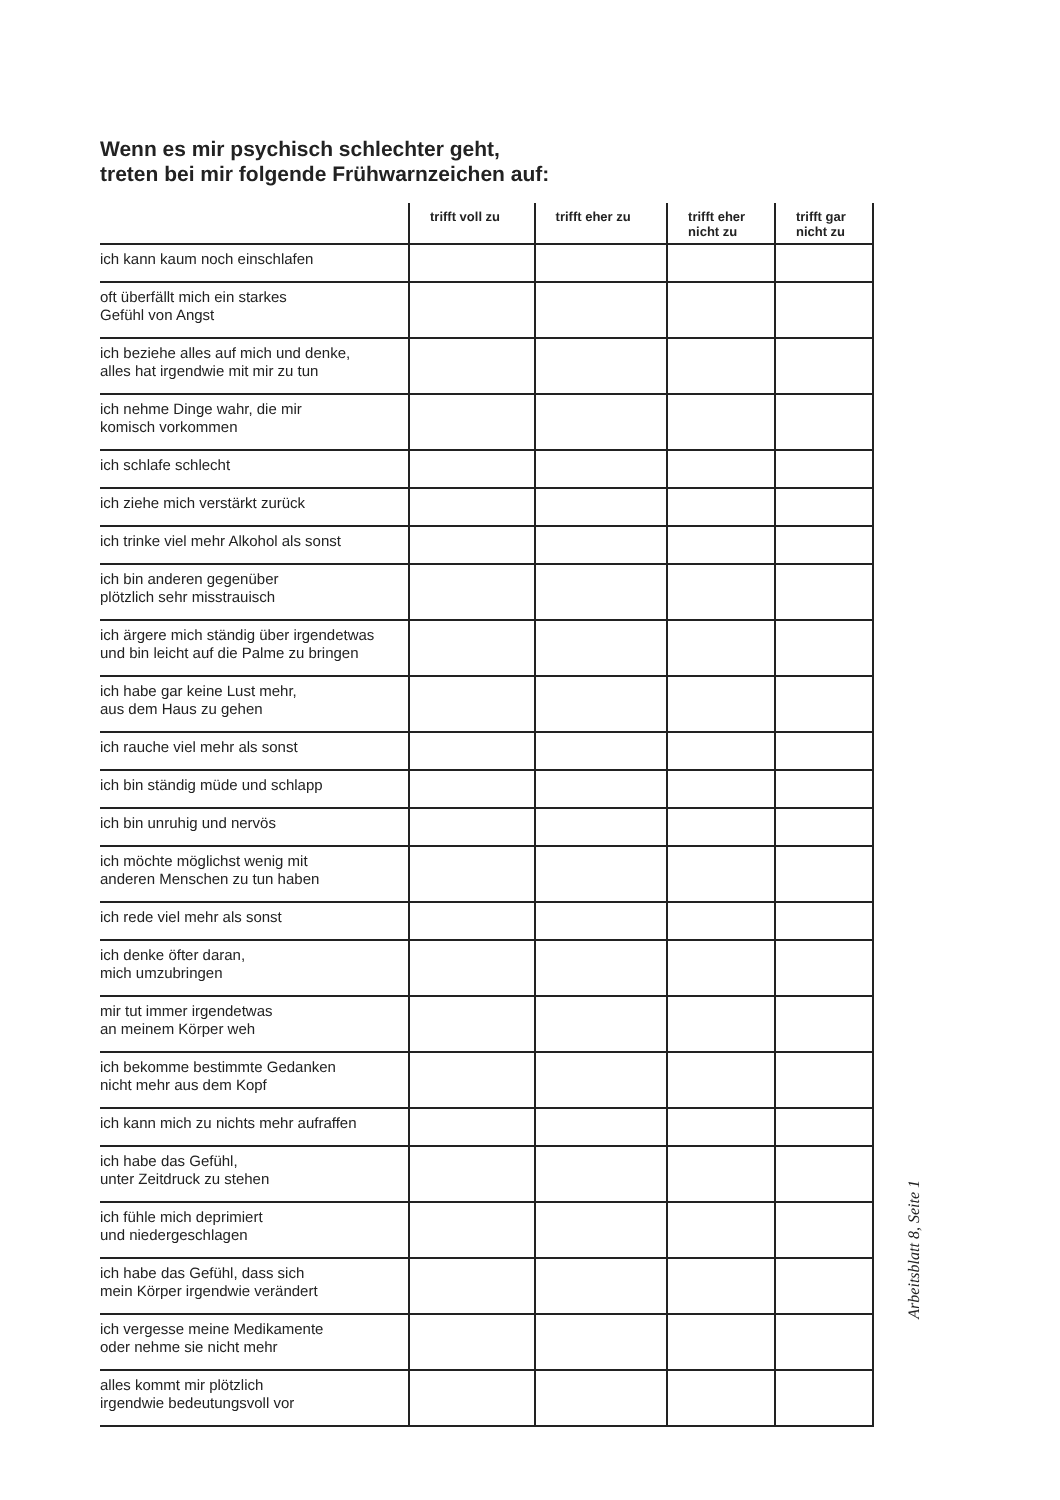Wenn es mir psychisch schlechter geht,
treten bei mir folgende Frühwarnzeichen auf:
| | trifft voll zu | trifft eher zu | trifft eher nicht zu | trifft gar nicht zu |
| --- | --- | --- | --- | --- |
| ich kann kaum noch einschlafen | | | | |
| oft überfällt mich ein starkes Gefühl von Angst | | | | |
| ich beziehe alles auf mich und denke, alles hat irgendwie mit mir zu tun | | | | |
| ich nehme Dinge wahr, die mir komisch vorkommen | | | | |
| ich schlafe schlecht | | | | |
| ich ziehe mich verstärkt zurück | | | | |
| ich trinke viel mehr Alkohol als sonst | | | | |
| ich bin anderen gegenüber plötzlich sehr misstrauisch | | | | |
| ich ärgere mich ständig über irgendetwas und bin leicht auf die Palme zu bringen | | | | |
| ich habe gar keine Lust mehr, aus dem Haus zu gehen | | | | |
| ich rauche viel mehr als sonst | | | | |
| ich bin ständig müde und schlapp | | | | |
| ich bin unruhig und nervös | | | | |
| ich möchte möglichst wenig mit anderen Menschen zu tun haben | | | | |
| ich rede viel mehr als sonst | | | | |
| ich denke öfter daran, mich umzubringen | | | | |
| mir tut immer irgendetwas an meinem Körper weh | | | | |
| ich bekomme bestimmte Gedanken nicht mehr aus dem Kopf | | | | |
| ich kann mich zu nichts mehr aufraffen | | | | |
| ich habe das Gefühl, unter Zeitdruck zu stehen | | | | |
| ich fühle mich deprimiert und niedergeschlagen | | | | |
| ich habe das Gefühl, dass sich mein Körper irgendwie verändert | | | | |
| ich vergesse meine Medikamente oder nehme sie nicht mehr | | | | |
| alles kommt mir plötzlich irgendwie bedeutungsvoll vor | | | | |
Arbeitsblatt 8, Seite 1